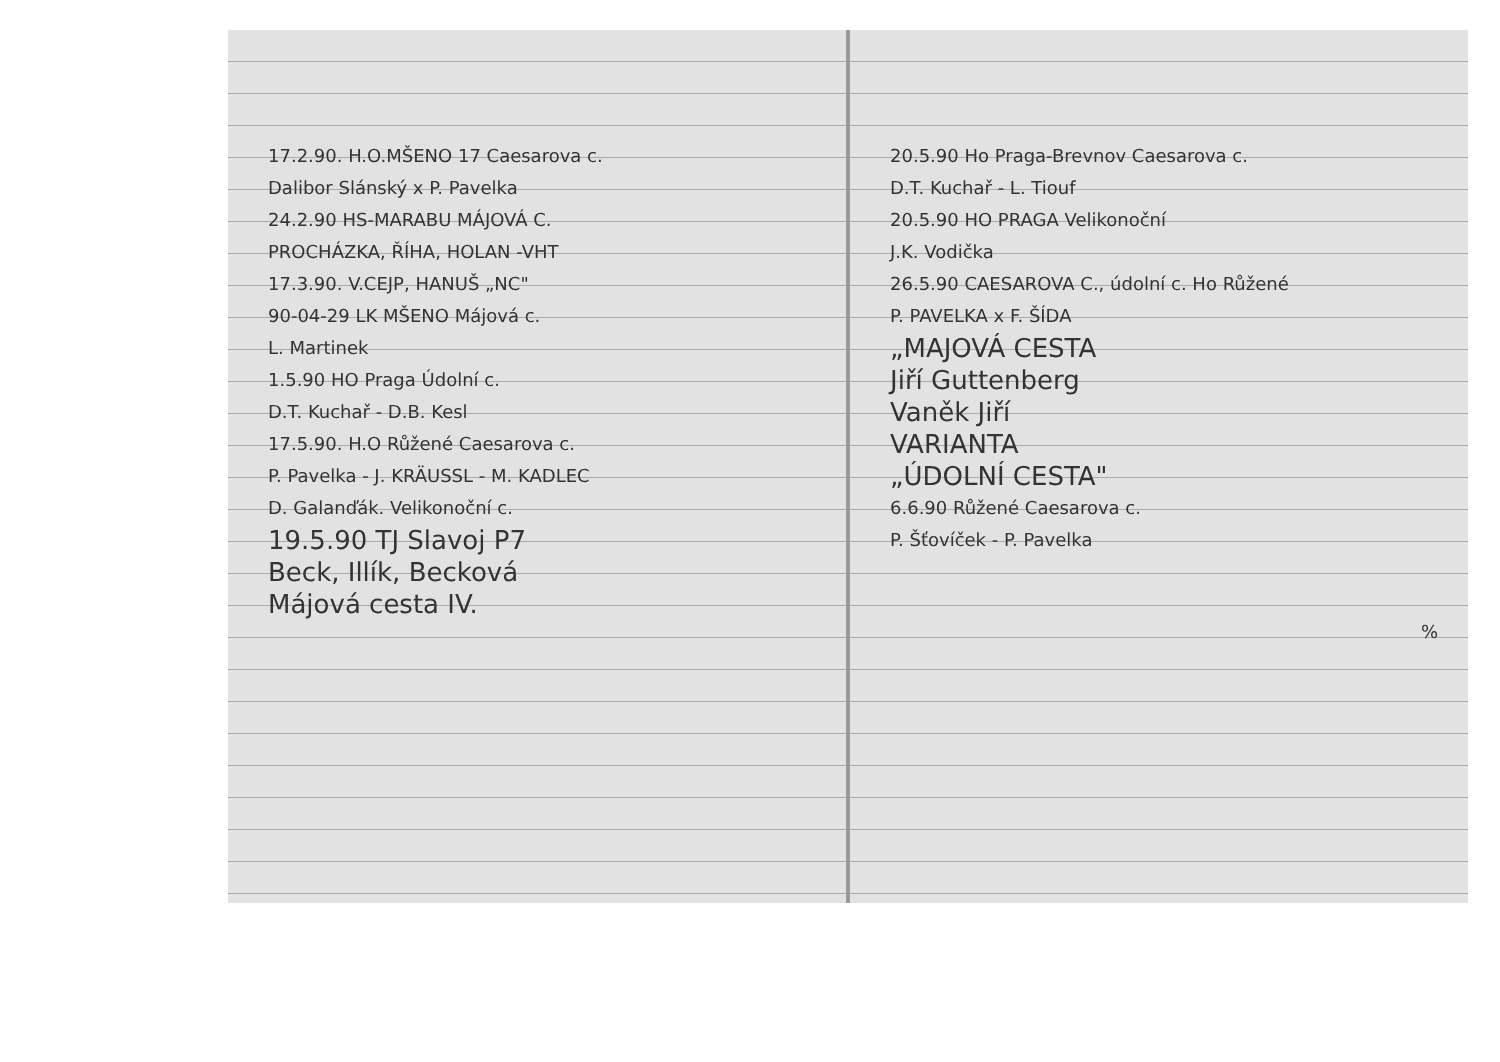17.2.90. H.O.MŠENO 17 Caesarova c.
Dalibor Slánský x P. Pavelka
24.2.90 HS-MARABU MÁJOVÁ C.
PROCHÁZKA, ŘÍHA, HOLAN -VHT
17.3.90. V.CEJP, HANUŠ „NC"
90-04-29 LK MŠENO Májová c.
L. Martinek
1.5.90 HO Praga Údolní c.
D.T. Kuchař - D.B. Kesl
17.5.90. H.O Růžené Caesarova c.
P. Pavelka - J. KRÄUSSL - M. KADLEC
D. Galanďák. Velikonoční c.
19.5.90 TJ Slavoj P7
Beck, Illík, Becková
Májová cesta IV.
20.5.90 Ho Praga-Brevnov Caesarova c.
D.T. Kuchař - L. Tiouf
20.5.90 HO PRAGA Velikonoční
J.K. Vodička
26.5.90 CAESAROVA C., údolní c. Ho Růžené
P. PAVELKA x F. ŠÍDA
„MAJOVÁ CESTA
Jiří Guttenberg
Vaněk Jiří
VARIANTA
„ÚDOLNÍ CESTA"
6.6.90 Růžené Caesarova c.
P. Šťovíček - P. Pavelka
%